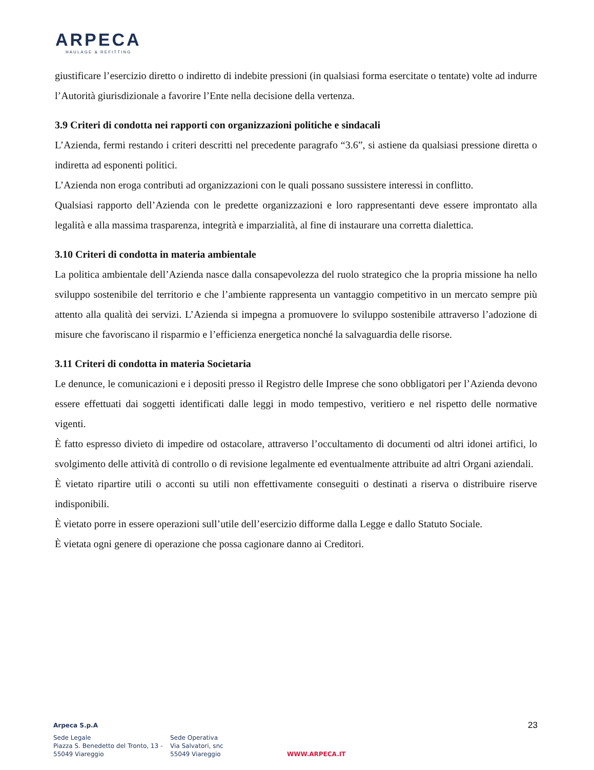ARPECA
HAULAGE & REFITTING
giustificare l’esercizio diretto o indiretto di indebite pressioni (in qualsiasi forma esercitate o tentate) volte ad indurre l’Autorità giurisdizionale a favorire l’Ente nella decisione della vertenza.
3.9 Criteri di condotta nei rapporti con organizzazioni politiche e sindacali
L’Azienda, fermi restando i criteri descritti nel precedente paragrafo “3.6”, si astiene da qualsiasi pressione diretta o indiretta ad esponenti politici.
L’Azienda non eroga contributi ad organizzazioni con le quali possano sussistere interessi in conflitto.
Qualsiasi rapporto dell’Azienda con le predette organizzazioni e loro rappresentanti deve essere improntato alla legalità e alla massima trasparenza, integrità e imparzialità, al fine di instaurare una corretta dialettica.
3.10 Criteri di condotta in materia ambientale
La politica ambientale dell’Azienda nasce dalla consapevolezza del ruolo strategico che la propria missione ha nello sviluppo sostenibile del territorio e che l’ambiente rappresenta un vantaggio competitivo in un mercato sempre più attento alla qualità dei servizi. L’Azienda si impegna a promuovere lo sviluppo sostenibile attraverso l’adozione di misure che favoriscano il risparmio e l’efficienza energetica nonché la salvaguardia delle risorse.
3.11 Criteri di condotta in materia Societaria
Le denunce, le comunicazioni e i depositi presso il Registro delle Imprese che sono obbligatori per l’Azienda devono essere effettuati dai soggetti identificati dalle leggi in modo tempestivo, veritiero e nel rispetto delle normative vigenti.
È fatto espresso divieto di impedire od ostacolare, attraverso l’occultamento di documenti od altri idonei artifici, lo svolgimento delle attività di controllo o di revisione legalmente ed eventualmente attribuite ad altri Organi aziendali.
È vietato ripartire utili o acconti su utili non effettivamente conseguiti o destinati a riserva o distribuire riserve indisponibili.
È vietato porre in essere operazioni sull’utile dell’esercizio difforme dalla Legge e dallo Statuto Sociale.
È vietata ogni genere di operazione che possa cagionare danno ai Creditori.
23
Arpeca S.p.A
Sede Legale
Piazza S. Benedetto del Tronto, 13 -
55049 Viareggio
Sede Operativa
Via Salvatori, snc
55049 Viareggio
WWW.ARPECA.IT